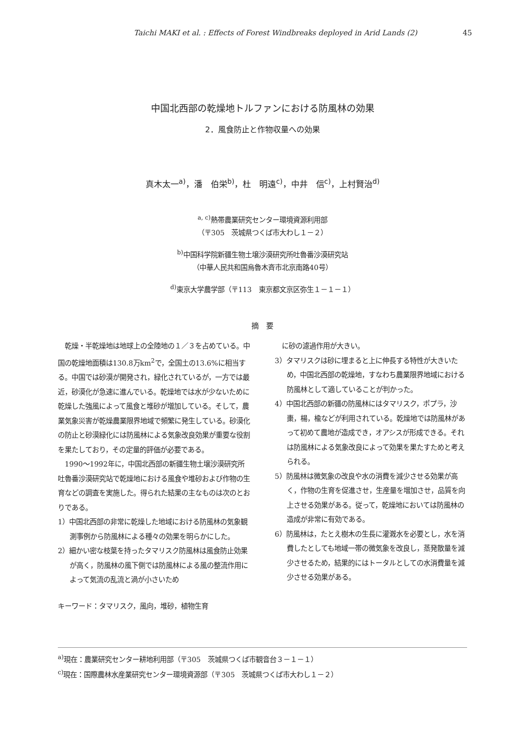Taichi MAKI et al. : Effects of Forest Windbreaks deployed in Arid Lands (2) 45
中国北西部の乾燥地トルファンにおける防風林の効果
2．風食防止と作物収量への効果
真木太一<sup>a)</sup>，潘　伯栄<sup>b)</sup>，杜　明遠<sup>c)</sup>，中井　信<sup>c)</sup>，上村賢治<sup>d)</sup>
<sup>a, c)</sup>熱帯農業研究センター環境資源利用部
（〒305　茨城県つくば市大わし１－２）
<sup>b)</sup> 中国科学院新疆生物土壌沙漠研究所吐魯番沙漠研究站
（中華人民共和国烏魯木斉市北京南路40号）
<sup>d)</sup> 東京大学農学部（〒113　東京都文京区弥生１－１－１）
摘　要
　乾燥・半乾燥地は地球上の全陸地の１／３を占めている。中国の乾燥地面積は130.8万km<sup>2</sup>で，全国土の13.6%に相当する。中国では砂漠が開発され，緑化されているが，一方では最近，砂漠化が急速に進んでいる。乾燥地では水が少ないために乾燥した強風によって風食と堆砂が増加している。そして，農業気象災害が乾燥農業限界地域で頻繁に発生している。砂漠化の防止と砂漠緑化には防風林による気象改良効果が重要な役割を果たしており，その定量的評価が必要である。
　1990～1992年に，中国北西部の新疆生物土壌沙漠研究所吐魯番沙漠研究站で乾燥地における風食や堆砂および作物の生育などの調査を実施した。得られた結果の主なものは次のとおりである。
1）中国北西部の非常に乾燥した地域における防風林の気象観測事例から防風林による種々の効果を明らかにした。
2）細かい密な枝葉を持ったタマリスク防風林は風食防止効果が高く，防風林の風下側では防風林による風の整流作用によって気流の乱流と渦が小さいため
　に砂の濾過作用が大きい。
3）タマリスクは砂に埋まると上に伸長する特性が大きいため，中国北西部の乾燥地，すなわち農業限界地域における防風林として適していることが判かった。
4）中国北西部の新疆の防風林にはタマリスク，ポプラ，沙棗，楊，楡などが利用されている。乾燥地では防風林があって初めて農地が造成でき，オアシスが形成できる。それは防風林による気象改良によって効果を果たすためと考えられる。
5）防風林は微気象の改良や水の消費を減少させる効果が高く，作物の生育を促進させ，生産量を増加させ，品質を向上させる効果がある。従って，乾燥地においては防風林の造成が非常に有効である。
6）防風林は，たとえ樹木の生長に灌漑水を必要とし，水を消費したとしても地域一帯の微気象を改良し，蒸発散量を減少させるため，結果的にはトータルとしての水消費量を減少させる効果がある。
キーワード：タマリスク，風向，堆砂，植物生育
<sup>a)</sup> 現在：農業研究センター耕地利用部（〒305　茨城県つくば市観音台３－１－１）
<sup>c)</sup> 現在：国際農林水産業研究センター環境資源部（〒305　茨城県つくば市大わし１－２）